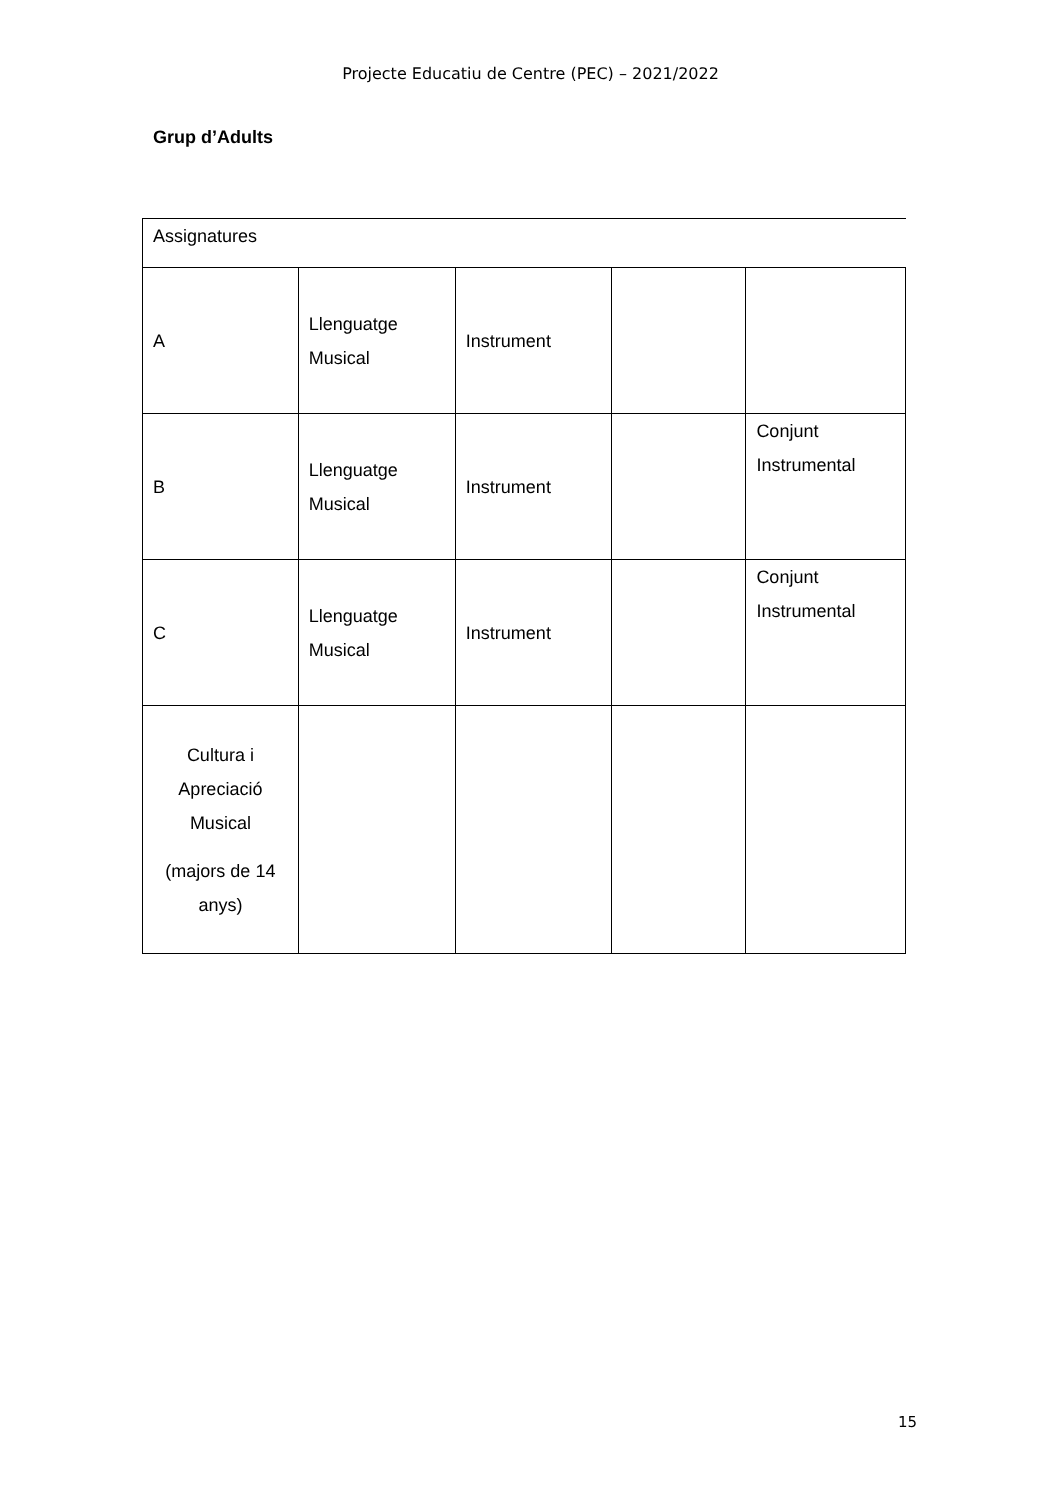Projecte Educatiu de Centre (PEC) – 2021/2022
Grup d’Adults
| Assignatures | | | | |
| A | Llenguatge Musical | Instrument | | |
| B | Llenguatge Musical | Instrument | | Conjunt Instrumental |
| C | Llenguatge Musical | Instrument | | Conjunt Instrumental |
| Cultura i Apreciació Musical (majors de 14 anys) | | | | |
15